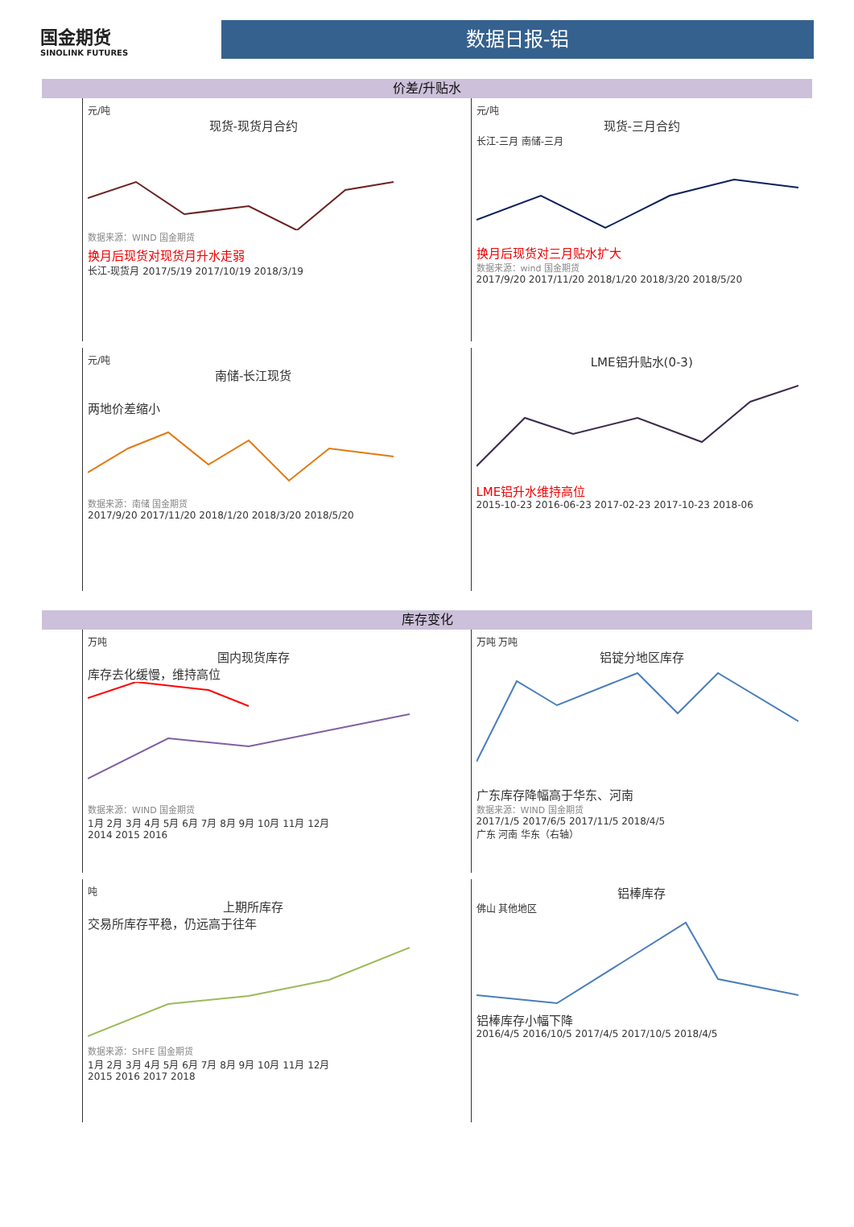国金期货
SINOLINK FUTURES
数据日报-铝
价差/升贴水
元/吨
现货-现货月合约
数据来源：WIND 国金期货
换月后现货对现货月升水走弱
长江-现货月 2017/5/19 2017/10/19 2018/3/19
元/吨
现货-三月合约
长江-三月 南储-三月
换月后现货对三月贴水扩大
数据来源：wind 国金期货
2017/9/20 2017/11/20 2018/1/20 2018/3/20 2018/5/20
元/吨
南储-长江现货
两地价差缩小
数据来源：南储 国金期货
2017/9/20 2017/11/20 2018/1/20 2018/3/20 2018/5/20
LME铝升贴水(0-3)
LME铝升水维持高位
2015-10-23 2016-06-23 2017-02-23 2017-10-23 2018-06
库存变化
万吨
国内现货库存
库存去化缓慢，维持高位
数据来源：WIND 国金期货
1月 2月 3月 4月 5月 6月 7月 8月 9月 10月 11月 12月
2014 2015 2016
万吨 万吨
铝锭分地区库存
广东库存降幅高于华东、河南
数据来源：WIND 国金期货
2017/1/5 2017/6/5 2017/11/5 2018/4/5
广东 河南 华东（右轴）
吨
上期所库存
交易所库存平稳，仍远高于往年
数据来源：SHFE 国金期货
1月 2月 3月 4月 5月 6月 7月 8月 9月 10月 11月 12月
2015 2016 2017 2018
铝棒库存
佛山 其他地区
铝棒库存小幅下降
2016/4/5 2016/10/5 2017/4/5 2017/10/5 2018/4/5